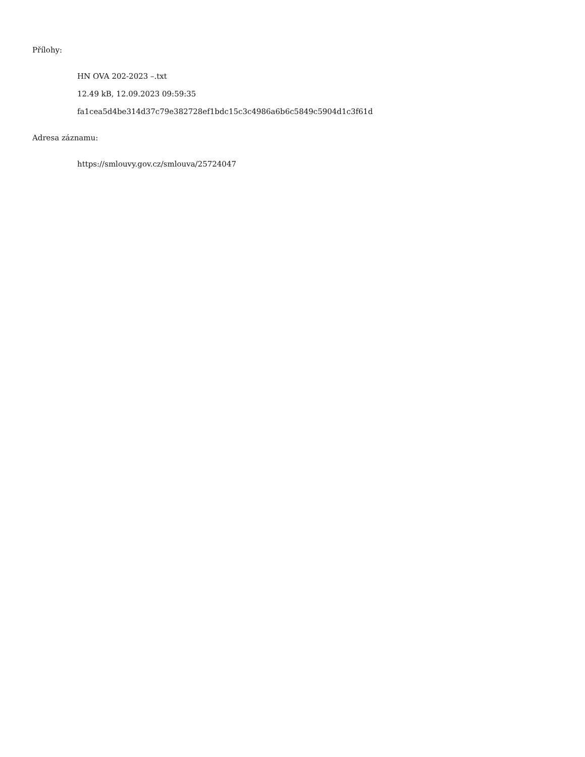Přílohy:
HN OVA 202-2023 –.txt
12.49 kB, 12.09.2023 09:59:35
fa1cea5d4be314d37c79e382728ef1bdc15c3c4986a6b6c5849c5904d1c3f61d
Adresa záznamu:
https://smlouvy.gov.cz/smlouva/25724047